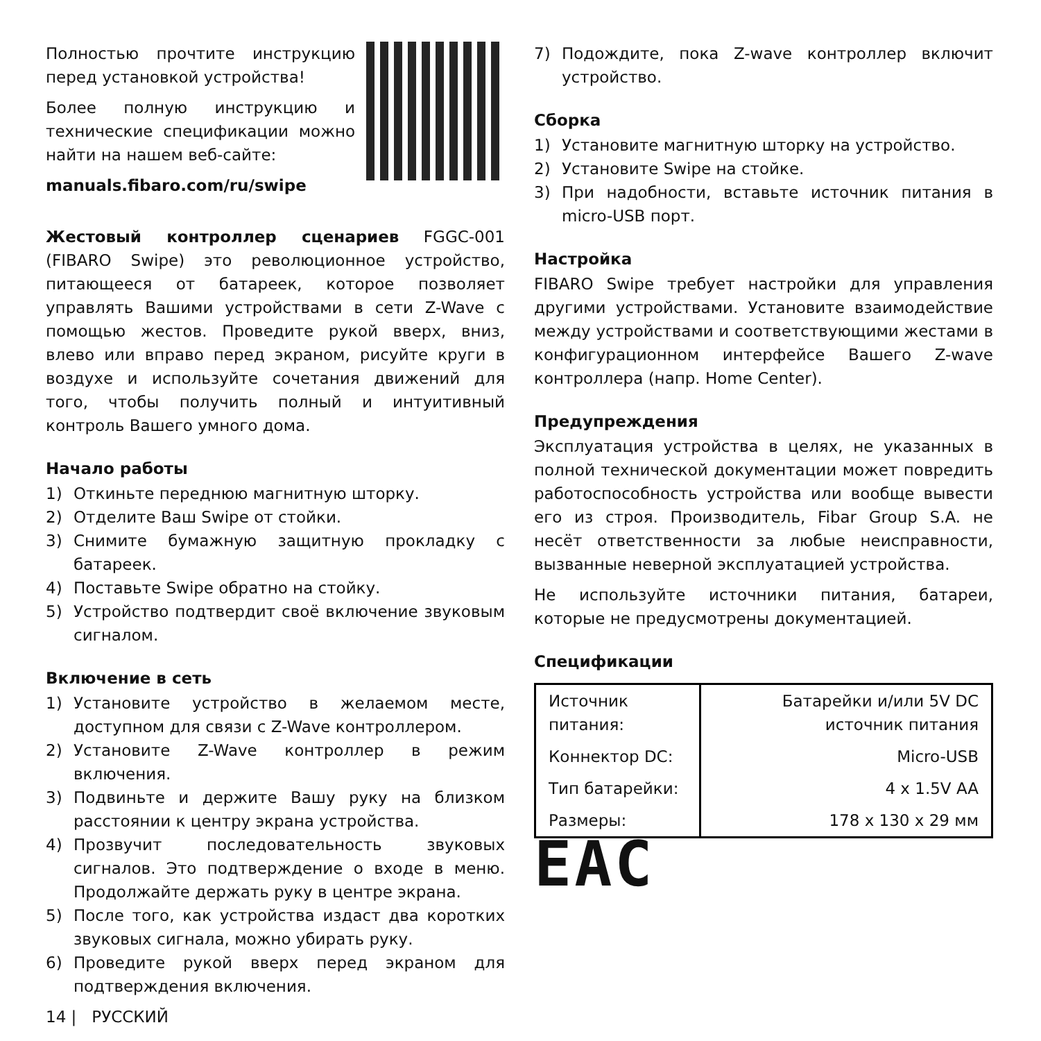Полностью прочтите инструкцию перед установкой устройства!
Более полную инструкцию и технические спецификации можно найти на нашем веб-сайте:
manuals.fibaro.com/ru/swipe
Жестовый контроллер сценариев FGGC-001 (FIBARO Swipe) это революционное устройство, питающееся от батареек, которое позволяет управлять Вашими устройствами в сети Z-Wave с помощью жестов. Проведите рукой вверх, вниз, влево или вправо перед экраном, рисуйте круги в воздухе и используйте сочетания движений для того, чтобы получить полный и интуитивный контроль Вашего умного дома.
Начало работы
1) Откиньте переднюю магнитную шторку.
2) Отделите Ваш Swipe от стойки.
3) Снимите бумажную защитную прокладку с батареек.
4) Поставьте Swipe обратно на стойку.
5) Устройство подтвердит своё включение звуковым сигналом.
Включение в сеть
1) Установите устройство в желаемом месте, доступном для связи с Z-Wave контроллером.
2) Установите Z-Wave контроллер в режим включения.
3) Подвиньте и держите Вашу руку на близком расстоянии к центру экрана устройства.
4) Прозвучит последовательность звуковых сигналов. Это подтверждение о входе в меню. Продолжайте держать руку в центре экрана.
5) После того, как устройства издаст два коротких звуковых сигнала, можно убирать руку.
6) Проведите рукой вверх перед экраном для подтверждения включения.
7) Подождите, пока Z-wave контроллер включит устройство.
Сборка
1) Установите магнитную шторку на устройство.
2) Установите Swipe на стойке.
3) При надобности, вставьте источник питания в micro-USB порт.
Настройка
FIBARO Swipe требует настройки для управления другими устройствами. Установите взаимодействие между устройствами и соответствующими жестами в конфигурационном интерфейсе Вашего Z-wave контроллера (напр. Home Center).
Предупреждения
Эксплуатация устройства в целях, не указанных в полной технической документации может повредить работоспособность устройства или вообще вывести его из строя. Производитель, Fibar Group S.A. не несёт ответственности за любые неисправности, вызванные неверной эксплуатацией устройства.
Не используйте источники питания, батареи, которые не предусмотрены документацией.
Спецификации
| Источник питания: | Батарейки и/или 5V DC источник питания |
| Коннектор DC: | Micro-USB |
| Тип батарейки: | 4 x 1.5V AA |
| Размеры: | 178 x 130 x 29 мм |
EAC
14 | РУССКИЙ